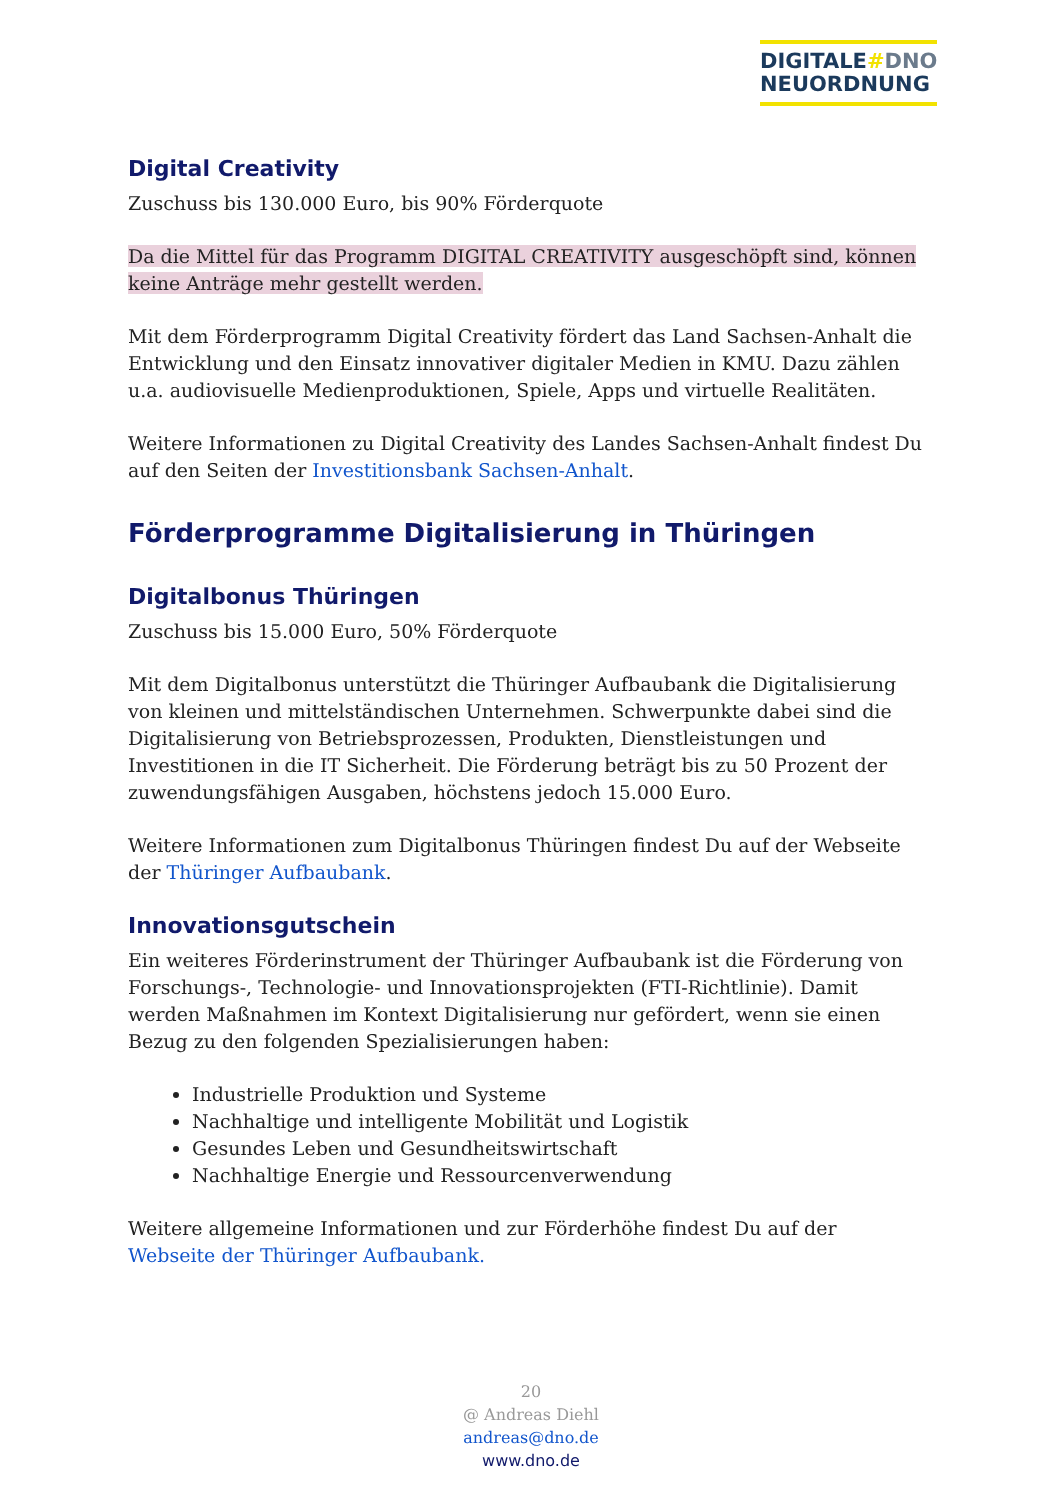DIGITALE#DNO
NEUORDNUNG
Digital Creativity
Zuschuss bis 130.000 Euro, bis 90% Förderquote
Da die Mittel für das Programm DIGITAL CREATIVITY ausgeschöpft sind, können keine Anträge mehr gestellt werden.
Mit dem Förderprogramm Digital Creativity fördert das Land Sachsen-Anhalt die Entwicklung und den Einsatz innovativer digitaler Medien in KMU. Dazu zählen u.a. audiovisuelle Medienproduktionen, Spiele, Apps und virtuelle Realitäten.
Weitere Informationen zu Digital Creativity des Landes Sachsen-Anhalt findest Du auf den Seiten der Investitionsbank Sachsen-Anhalt.
Förderprogramme Digitalisierung in Thüringen
Digitalbonus Thüringen
Zuschuss bis 15.000 Euro, 50% Förderquote
Mit dem Digitalbonus unterstützt die Thüringer Aufbaubank die Digitalisierung von kleinen und mittelständischen Unternehmen. Schwerpunkte dabei sind die Digitalisierung von Betriebsprozessen, Produkten, Dienstleistungen und Investitionen in die IT Sicherheit. Die Förderung beträgt bis zu 50 Prozent der zuwendungsfähigen Ausgaben, höchstens jedoch 15.000 Euro.
Weitere Informationen zum Digitalbonus Thüringen findest Du auf der Webseite der Thüringer Aufbaubank.
Innovationsgutschein
Ein weiteres Förderinstrument der Thüringer Aufbaubank ist die Förderung von Forschungs-, Technologie- und Innovationsprojekten (FTI-Richtlinie). Damit werden Maßnahmen im Kontext Digitalisierung nur gefördert, wenn sie einen Bezug zu den folgenden Spezialisierungen haben:
Industrielle Produktion und Systeme
Nachhaltige und intelligente Mobilität und Logistik
Gesundes Leben und Gesundheitswirtschaft
Nachhaltige Energie und Ressourcenverwendung
Weitere allgemeine Informationen und zur Förderhöhe findest Du auf der Webseite der Thüringer Aufbaubank.
20
@ Andreas Diehl
andreas@dno.de
www.dno.de